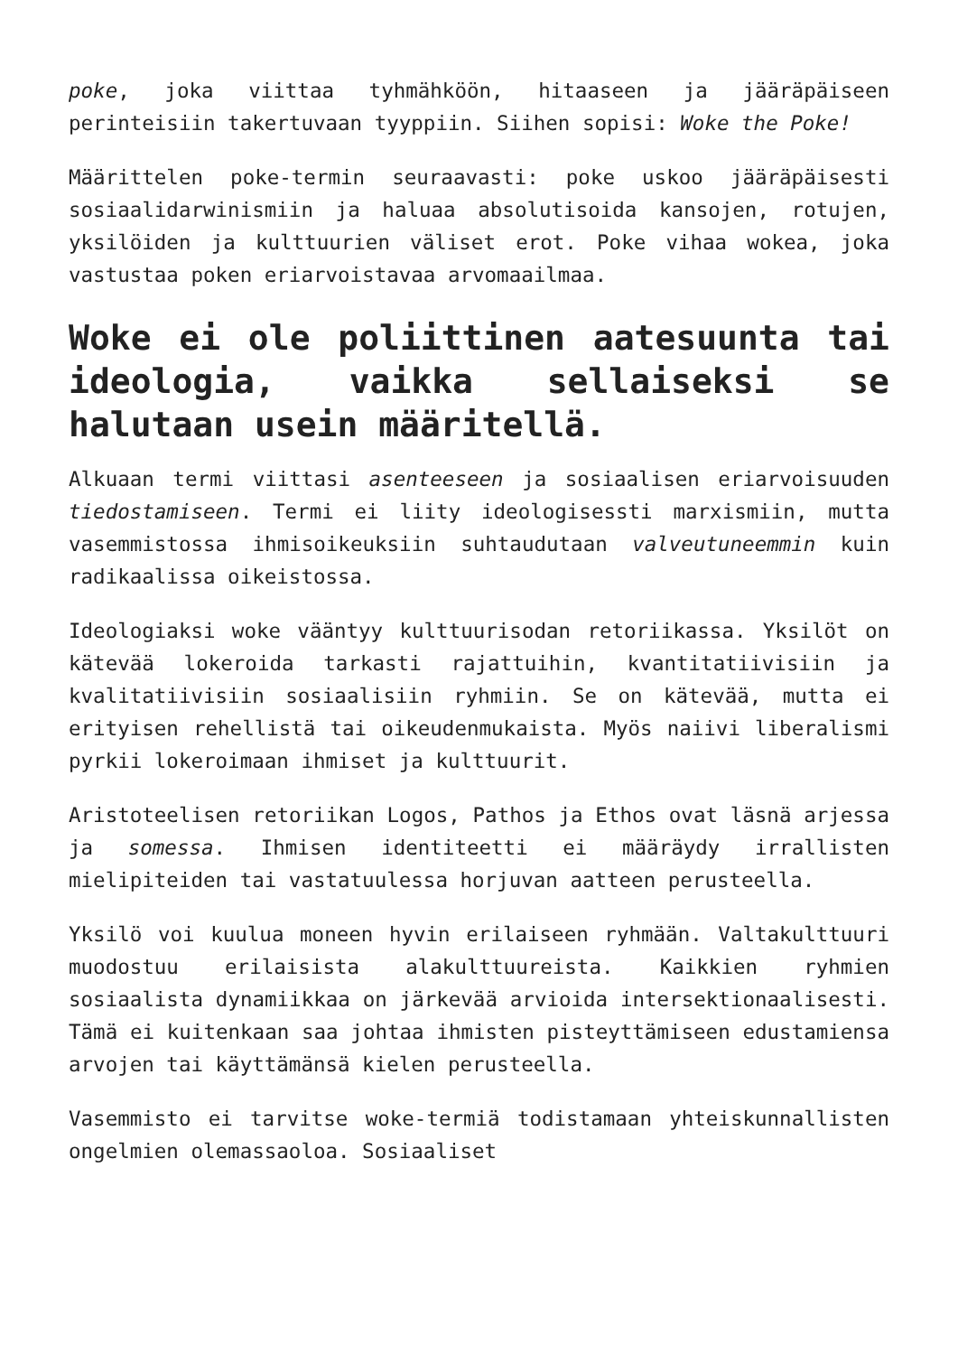poke, joka viittaa tyhmähköön, hitaaseen ja jääräpäiseen perinteisiin takertuvaan tyyppiin. Siihen sopisi: Woke the Poke!
Määrittelen poke-termin seuraavasti: poke uskoo jääräpäisesti sosiaalidarwinismiin ja haluaa absolutisoida kansojen, rotujen, yksilöiden ja kulttuurien väliset erot. Poke vihaa wokea, joka vastustaa poken eriarvoistavaa arvomaailmaa.
Woke ei ole poliittinen aatesuunta tai ideologia, vaikka sellaiseksi se halutaan usein määritellä.
Alkuaan termi viittasi asenteeseen ja sosiaalisen eriarvoisuuden tiedostamiseen. Termi ei liity ideologisessti marxismiin, mutta vasemmistossa ihmisoikeuksiin suhtaudutaan valveutuneemmin kuin radikaalissa oikeistossa.
Ideologiaksi woke vääntyy kulttuurisodan retoriikassa. Yksilöt on kätevää lokeroida tarkasti rajattuihin, kvantitatiivisiin ja kvalitatiivisiin sosiaalisiin ryhmiin. Se on kätevää, mutta ei erityisen rehellistä tai oikeudenmukaista. Myös naiivi liberalismi pyrkii lokeroimaan ihmiset ja kulttuurit.
Aristoteelisen retoriikan Logos, Pathos ja Ethos ovat läsnä arjessa ja somessa. Ihmisen identiteetti ei määräydy irrallisten mielipiteiden tai vastatuulessa horjuvan aatteen perusteella.
Yksilö voi kuulua moneen hyvin erilaiseen ryhmään. Valtakulttuuri muodostuu erilaisista alakulttuureista. Kaikkien ryhmien sosiaalista dynamiikkaa on järkevää arvioida intersektionaalisesti. Tämä ei kuitenkaan saa johtaa ihmisten pisteyttämiseen edustamiensa arvojen tai käyttämänsä kielen perusteella.
Vasemmisto ei tarvitse woke-termiä todistamaan yhteiskunnallisten ongelmien olemassaoloa. Sosiaaliset